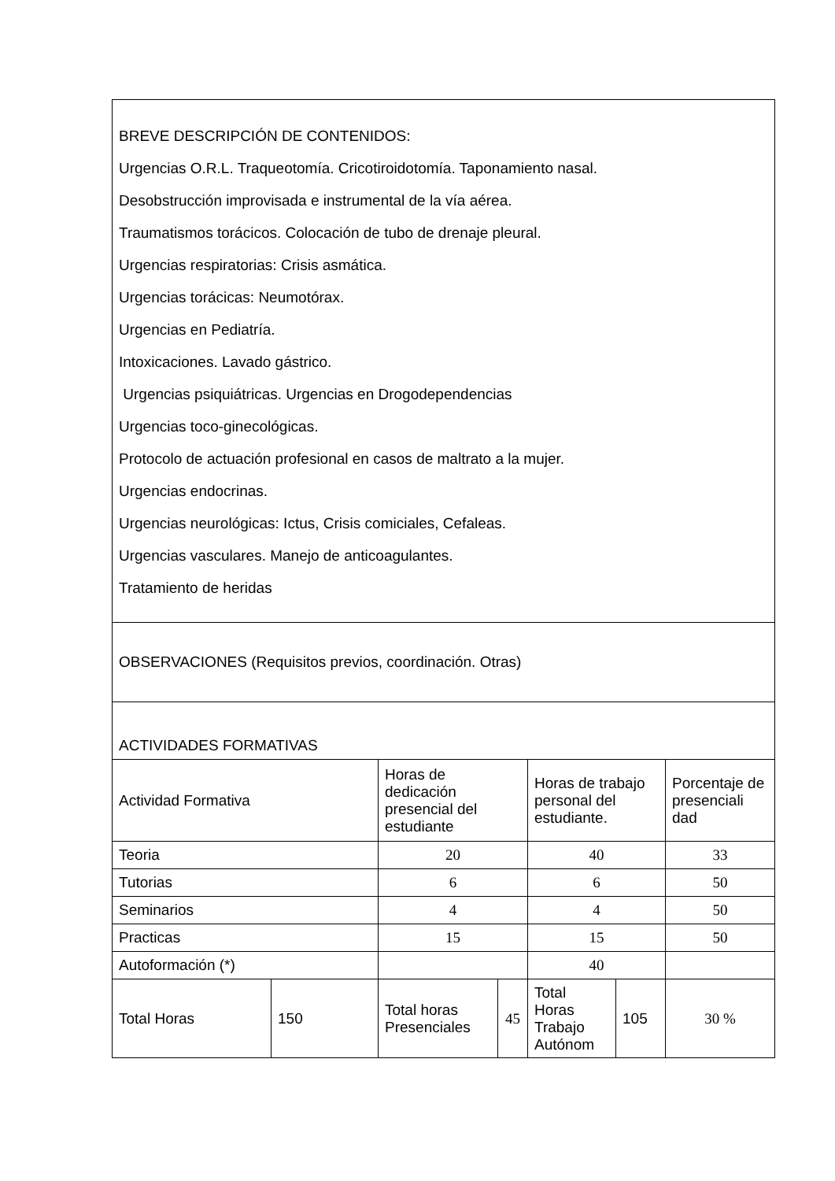| BREVE DESCRIPCIÓN DE CONTENIDOS: Urgencias O.R.L. Traqueotomía. Cricotiroidotomía. Taponamiento nasal. Desobstrucción improvisada e instrumental de la vía aérea. Traumatismos torácicos. Colocación de tubo de drenaje pleural. Urgencias respiratorias: Crisis asmática. Urgencias torácicas: Neumotórax. Urgencias en Pediatría. Intoxicaciones. Lavado gástrico. Urgencias psiquiátricas. Urgencias en Drogodependencias Urgencias toco-ginecológicas. Protocolo de actuación profesional en casos de maltrato a la mujer. Urgencias endocrinas. Urgencias neurológicas: Ictus, Crisis comiciales, Cefaleas. Urgencias vasculares. Manejo de anticoagulantes. Tratamiento de heridas | | | | | | |
| OBSERVACIONES (Requisitos previos, coordinación. Otras) | | | | | | |
| ACTIVIDADES FORMATIVAS | | | | | | |
| Actividad Formativa | | Horas de dedicación presencial del estudiante | | Horas de trabajo personal del estudiante. | | Porcentaje de presenciali dad |
| Teoria | | 20 | | 40 | | 33 |
| Tutorias | | 6 | | 6 | | 50 |
| Seminarios | | 4 | | 4 | | 50 |
| Practicas | | 15 | | 15 | | 50 |
| Autoformación (*) | | | | 40 | | |
| Total Horas | 150 | Total horas Presenciales | 45 | Total Horas Trabajo Autónom | 105 | 30 % |